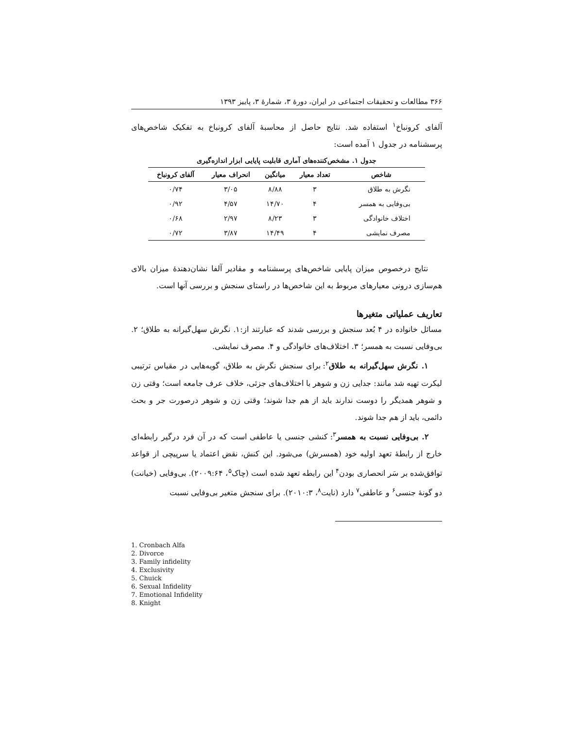۳۶۶ مطالعات و تحقیقات اجتماعی در ایران، دورهٔ ۳، شمارهٔ ۳، پاییز ۱۳۹۳
آلفای کرونباخ<sup>۱</sup> استفاده شد. نتایج حاصل از محاسبهٔ آلفای کرونباخ به تفکیک شاخص‌های پرسشنامه در جدول ۱ آمده است:
جدول ۱. مشخص‌کننده‌های آماری قابلیت پایایی ابزار اندازه‌گیری
| شاخص | تعداد معیار | میانگین | انحراف معیار | آلفای کرونباخ |
| --- | --- | --- | --- | --- |
| نگرش به طلاق | ۳ | ۸/۸۸ | ۳/۰۵ | ۰/۷۴ |
| بی‌وفایی به همسر | ۴ | ۱۴/۷۰ | ۴/۵۷ | ۰/۹۲ |
| اختلاف خانوادگی | ۳ | ۸/۲۳ | ۲/۹۷ | ۰/۶۸ |
| مصرف نمایشی | ۴ | ۱۴/۴۹ | ۳/۸۷ | ۰/۷۲ |
نتایج درخصوص میزان پایایی شاخص‌های پرسشنامه و مقادیر آلفا نشان‌دهندهٔ میزان بالای هم‌سازی درونی معیارهای مربوط به این شاخص‌ها در راستای سنجش و بررسی آنها است.
تعاریف عملیاتی متغیرها
مسائل خانواده در ۴ بُعد سنجش و بررسی شدند که عبارتند از:۱. نگرش سهل‌گیرانه به طلاق؛ ۲. بی‌وفایی نسبت به همسر؛ ۳. اختلاف‌های خانوادگی و ۴. مصرف نمایشی.
۱. نگرش سهل‌گیرانه به طلاق<sup>۲</sup>: برای سنجش نگرش به طلاق، گویه‌هایی در مقیاس ترتیبی لیکرت تهیه شد مانند: جدایی زن و شوهر با اختلاف‌های جزئی، خلاف عرف جامعه است؛ وقتی زن و شوهر همدیگر را دوست ندارند باید از هم جدا شوند؛ وقتی زن و شوهر درصورت جر و بحث دائمی، باید از هم جدا شوند.
۲. بی‌وفایی نسبت به همسر<sup>۳</sup>: کنشی جنسی یا عاطفی است که در آن فرد درگیر رابطه‌ای خارج از رابطهٔ تعهد اولیه خود (همسرش) می‌شود. این کنش، نقض اعتماد یا سرپیچی از قواعد توافق‌شده بر سَر انحصاری بودن<sup>۴</sup> این رابطه تعهد شده است (چاک<sup>۵</sup>، ۲۰۰۹:۶۴). بی‌وفایی (خیانت) دو گونهٔ جنسی<sup>۶</sup> و عاطفی<sup>۷</sup> دارد (نایت<sup>۸</sup>، ۲۰۱۰:۳). برای سنجش متغیر بی‌وفایی نسبت
1. Cronbach Alfa
2. Divorce
3. Family infidelity
4. Exclusivity
5. Chuick
6. Sexual Infidelity
7. Emotional Infidelity
8. Knight